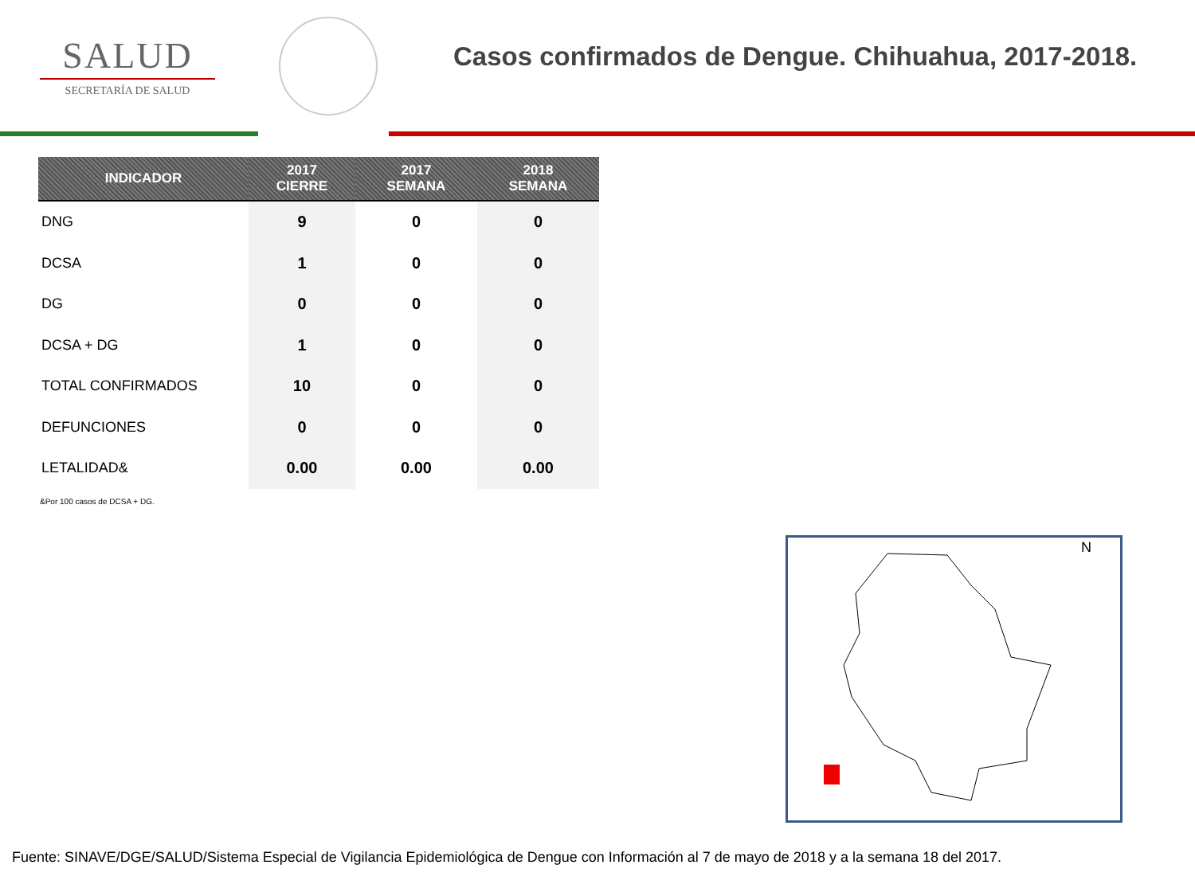SALUD
SECRETARÍA DE SALUD
Casos confirmados de Dengue. Chihuahua, 2017-2018.
| INDICADOR | 2017 CIERRE | 2017 SEMANA | 2018 SEMANA |
| --- | --- | --- | --- |
| DNG | 9 | 0 | 0 |
| DCSA | 1 | 0 | 0 |
| DG | 0 | 0 | 0 |
| DCSA + DG | 1 | 0 | 0 |
| TOTAL CONFIRMADOS | 10 | 0 | 0 |
| DEFUNCIONES | 0 | 0 | 0 |
| LETALIDAD& | 0.00 | 0.00 | 0.00 |
&Por 100 casos de DCSA + DG.
N
Fuente: SINAVE/DGE/SALUD/Sistema Especial de Vigilancia Epidemiológica de Dengue con Información al 7 de mayo de 2018 y a la semana 18 del 2017.